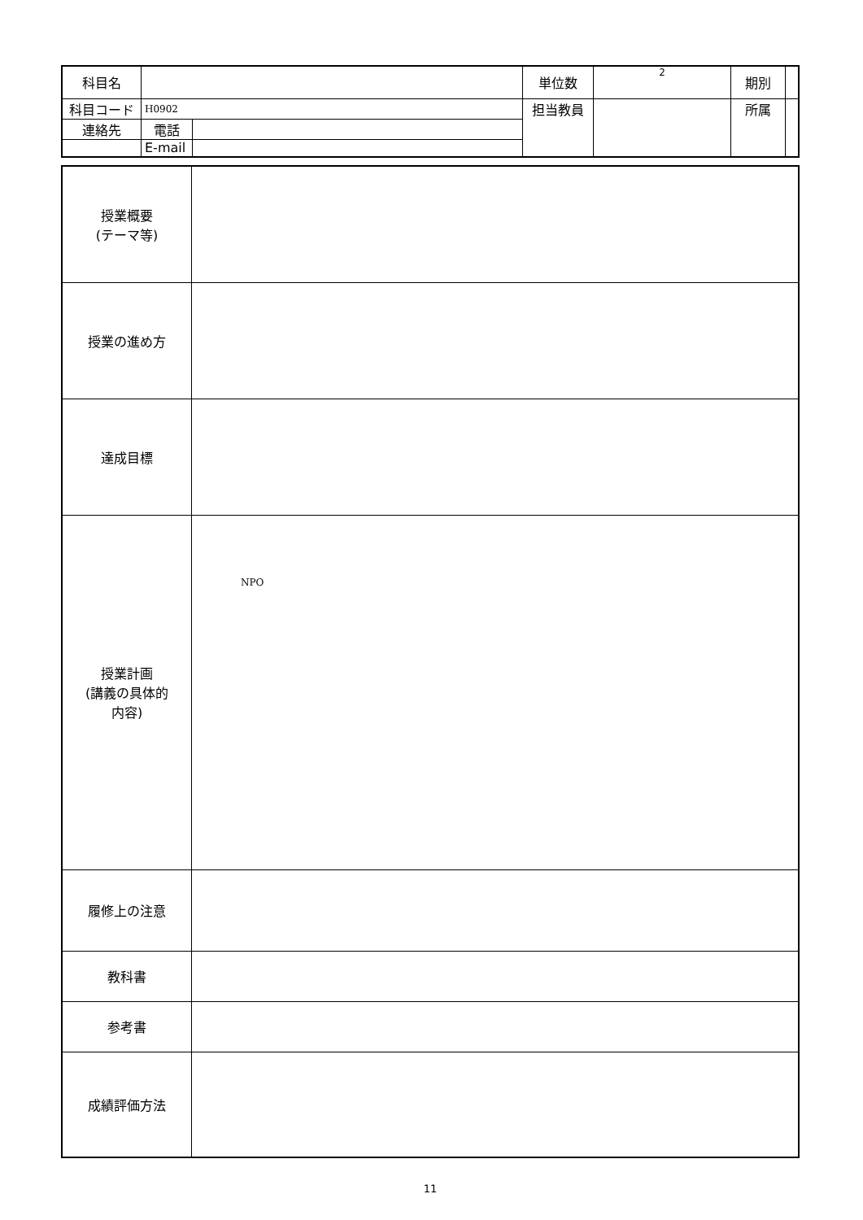| 科目名 | | | 単位数 | 2 | 期別 | |
| 科目コード | H0902 | | 担当教員 | | 所属 | |
| 連絡先 | 電話 | | | | | |
| | E-mail | | | | | |
| 授業概要 (テーマ等) | |
| 授業の進め方 | |
| 達成目標 | |
| 授業計画 (講義の具体的 内容) | NPO |
| 履修上の注意 | |
| 教科書 | |
| 参考書 | |
| 成績評価方法 | |
11